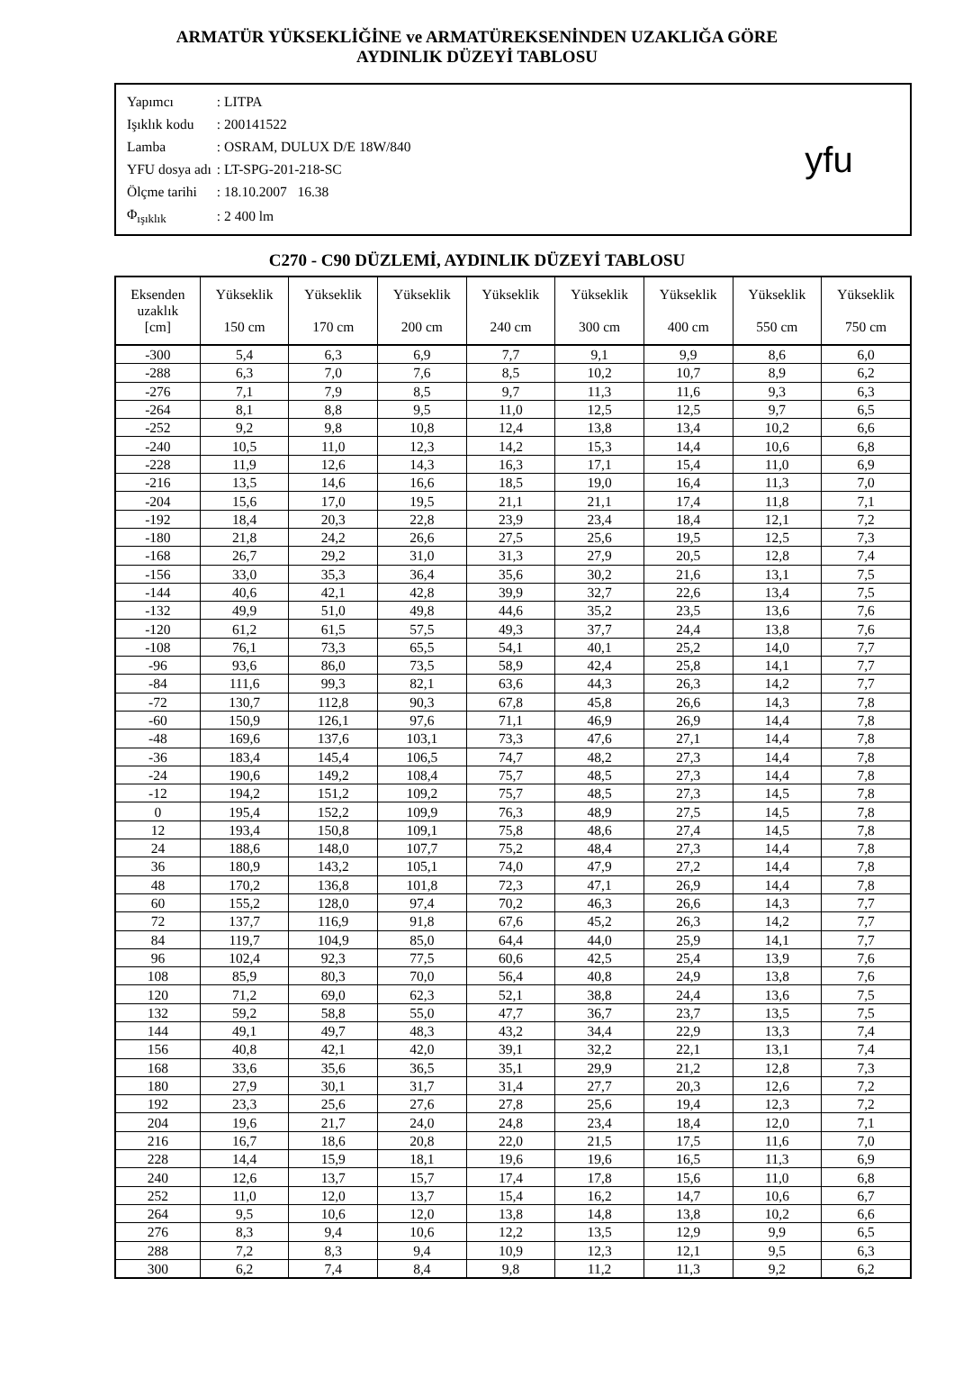ARMATÜR YÜKSEKLİĞİNE ve ARMATÜREKSENİNDEN UZAKLIĞA GÖRE
AYDINLIK DÜZEYİ TABLOSU
| Yapımcı | : LITPA |
| Işıklık kodu | : 200141522 |
| Lamba | : OSRAM, DULUX D/E 18W/840 |
| YFU dosya adı | : LT-SPG-201-218-SC |
| Ölçme tarihi | : 18.10.2007 16.38 |
| Φ<sub>ışıklık</sub> | : 2 400 lm |
yfu
C270 - C90 DÜZLEMİ, AYDINLIK DÜZEYİ TABLOSU
| Eksenden uzaklık [cm] | Yükseklik 150 cm | Yükseklik 170 cm | Yükseklik 200 cm | Yükseklik 240 cm | Yükseklik 300 cm | Yükseklik 400 cm | Yükseklik 550 cm | Yükseklik 750 cm |
| --- | --- | --- | --- | --- | --- | --- | --- | --- |
| -300 | 5,4 | 6,3 | 6,9 | 7,7 | 9,1 | 9,9 | 8,6 | 6,0 |
| -288 | 6,3 | 7,0 | 7,6 | 8,5 | 10,2 | 10,7 | 8,9 | 6,2 |
| -276 | 7,1 | 7,9 | 8,5 | 9,7 | 11,3 | 11,6 | 9,3 | 6,3 |
| -264 | 8,1 | 8,8 | 9,5 | 11,0 | 12,5 | 12,5 | 9,7 | 6,5 |
| -252 | 9,2 | 9,8 | 10,8 | 12,4 | 13,8 | 13,4 | 10,2 | 6,6 |
| -240 | 10,5 | 11,0 | 12,3 | 14,2 | 15,3 | 14,4 | 10,6 | 6,8 |
| -228 | 11,9 | 12,6 | 14,3 | 16,3 | 17,1 | 15,4 | 11,0 | 6,9 |
| -216 | 13,5 | 14,6 | 16,6 | 18,5 | 19,0 | 16,4 | 11,3 | 7,0 |
| -204 | 15,6 | 17,0 | 19,5 | 21,1 | 21,1 | 17,4 | 11,8 | 7,1 |
| -192 | 18,4 | 20,3 | 22,8 | 23,9 | 23,4 | 18,4 | 12,1 | 7,2 |
| -180 | 21,8 | 24,2 | 26,6 | 27,5 | 25,6 | 19,5 | 12,5 | 7,3 |
| -168 | 26,7 | 29,2 | 31,0 | 31,3 | 27,9 | 20,5 | 12,8 | 7,4 |
| -156 | 33,0 | 35,3 | 36,4 | 35,6 | 30,2 | 21,6 | 13,1 | 7,5 |
| -144 | 40,6 | 42,1 | 42,8 | 39,9 | 32,7 | 22,6 | 13,4 | 7,5 |
| -132 | 49,9 | 51,0 | 49,8 | 44,6 | 35,2 | 23,5 | 13,6 | 7,6 |
| -120 | 61,2 | 61,5 | 57,5 | 49,3 | 37,7 | 24,4 | 13,8 | 7,6 |
| -108 | 76,1 | 73,3 | 65,5 | 54,1 | 40,1 | 25,2 | 14,0 | 7,7 |
| -96 | 93,6 | 86,0 | 73,5 | 58,9 | 42,4 | 25,8 | 14,1 | 7,7 |
| -84 | 111,6 | 99,3 | 82,1 | 63,6 | 44,3 | 26,3 | 14,2 | 7,7 |
| -72 | 130,7 | 112,8 | 90,3 | 67,8 | 45,8 | 26,6 | 14,3 | 7,8 |
| -60 | 150,9 | 126,1 | 97,6 | 71,1 | 46,9 | 26,9 | 14,4 | 7,8 |
| -48 | 169,6 | 137,6 | 103,1 | 73,3 | 47,6 | 27,1 | 14,4 | 7,8 |
| -36 | 183,4 | 145,4 | 106,5 | 74,7 | 48,2 | 27,3 | 14,4 | 7,8 |
| -24 | 190,6 | 149,2 | 108,4 | 75,7 | 48,5 | 27,3 | 14,4 | 7,8 |
| -12 | 194,2 | 151,2 | 109,2 | 75,7 | 48,5 | 27,3 | 14,5 | 7,8 |
| 0 | 195,4 | 152,2 | 109,9 | 76,3 | 48,9 | 27,5 | 14,5 | 7,8 |
| 12 | 193,4 | 150,8 | 109,1 | 75,8 | 48,6 | 27,4 | 14,5 | 7,8 |
| 24 | 188,6 | 148,0 | 107,7 | 75,2 | 48,4 | 27,3 | 14,4 | 7,8 |
| 36 | 180,9 | 143,2 | 105,1 | 74,0 | 47,9 | 27,2 | 14,4 | 7,8 |
| 48 | 170,2 | 136,8 | 101,8 | 72,3 | 47,1 | 26,9 | 14,4 | 7,8 |
| 60 | 155,2 | 128,0 | 97,4 | 70,2 | 46,3 | 26,6 | 14,3 | 7,7 |
| 72 | 137,7 | 116,9 | 91,8 | 67,6 | 45,2 | 26,3 | 14,2 | 7,7 |
| 84 | 119,7 | 104,9 | 85,0 | 64,4 | 44,0 | 25,9 | 14,1 | 7,7 |
| 96 | 102,4 | 92,3 | 77,5 | 60,6 | 42,5 | 25,4 | 13,9 | 7,6 |
| 108 | 85,9 | 80,3 | 70,0 | 56,4 | 40,8 | 24,9 | 13,8 | 7,6 |
| 120 | 71,2 | 69,0 | 62,3 | 52,1 | 38,8 | 24,4 | 13,6 | 7,5 |
| 132 | 59,2 | 58,8 | 55,0 | 47,7 | 36,7 | 23,7 | 13,5 | 7,5 |
| 144 | 49,1 | 49,7 | 48,3 | 43,2 | 34,4 | 22,9 | 13,3 | 7,4 |
| 156 | 40,8 | 42,1 | 42,0 | 39,1 | 32,2 | 22,1 | 13,1 | 7,4 |
| 168 | 33,6 | 35,6 | 36,5 | 35,1 | 29,9 | 21,2 | 12,8 | 7,3 |
| 180 | 27,9 | 30,1 | 31,7 | 31,4 | 27,7 | 20,3 | 12,6 | 7,2 |
| 192 | 23,3 | 25,6 | 27,6 | 27,8 | 25,6 | 19,4 | 12,3 | 7,2 |
| 204 | 19,6 | 21,7 | 24,0 | 24,8 | 23,4 | 18,4 | 12,0 | 7,1 |
| 216 | 16,7 | 18,6 | 20,8 | 22,0 | 21,5 | 17,5 | 11,6 | 7,0 |
| 228 | 14,4 | 15,9 | 18,1 | 19,6 | 19,6 | 16,5 | 11,3 | 6,9 |
| 240 | 12,6 | 13,7 | 15,7 | 17,4 | 17,8 | 15,6 | 11,0 | 6,8 |
| 252 | 11,0 | 12,0 | 13,7 | 15,4 | 16,2 | 14,7 | 10,6 | 6,7 |
| 264 | 9,5 | 10,6 | 12,0 | 13,8 | 14,8 | 13,8 | 10,2 | 6,6 |
| 276 | 8,3 | 9,4 | 10,6 | 12,2 | 13,5 | 12,9 | 9,9 | 6,5 |
| 288 | 7,2 | 8,3 | 9,4 | 10,9 | 12,3 | 12,1 | 9,5 | 6,3 |
| 300 | 6,2 | 7,4 | 8,4 | 9,8 | 11,2 | 11,3 | 9,2 | 6,2 |